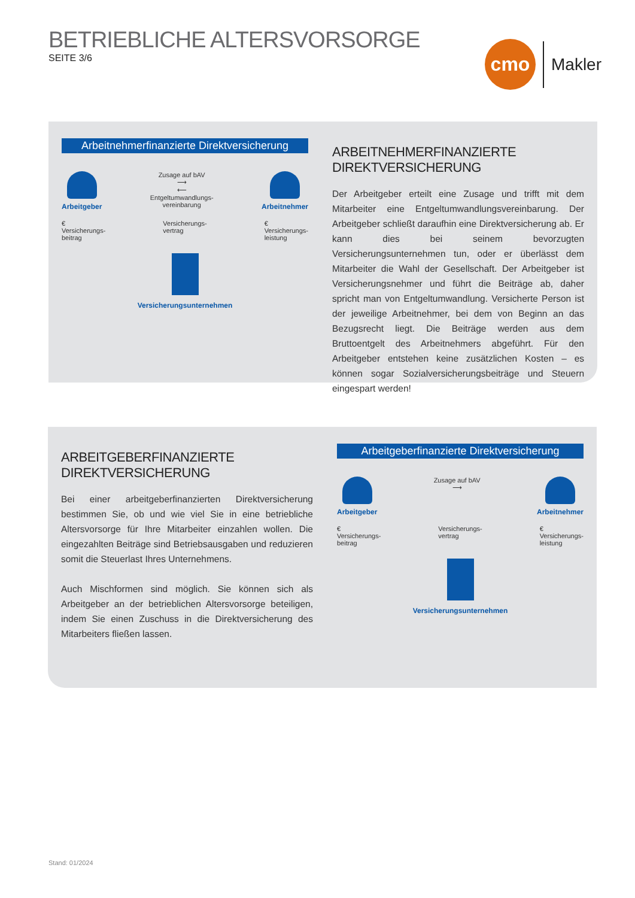BETRIEBLICHE ALTERSVORSORGE
SEITE 3/6
cmo
Makler
Arbeitnehmerfinanzierte Direktversicherung
Arbeitgeber Zusage auf bAV
⟶
⟵
Entgeltumwandlungs-
vereinbarung
Arbeitnehmer
€
Versicherungs-
beitrag
Versicherungs-
vertrag
€
Versicherungs-
leistung
Versicherungsunternehmen
ARBEITNEHMERFINANZIERTE
DIREKTVERSICHERUNG
Der Arbeitgeber erteilt eine Zusage und trifft mit dem Mitarbeiter eine Entgeltumwandlungsvereinbarung. Der Arbeitgeber schließt daraufhin eine Direktversicherung ab. Er kann dies bei seinem bevorzugten Versicherungsunternehmen tun, oder er überlässt dem Mitarbeiter die Wahl der Gesellschaft. Der Arbeitgeber ist Versicherungsnehmer und führt die Beiträge ab, daher spricht man von Entgeltumwandlung. Versicherte Person ist der jeweilige Arbeitnehmer, bei dem von Beginn an das Bezugsrecht liegt. Die Beiträge werden aus dem Bruttoentgelt des Arbeitnehmers abgeführt. Für den Arbeitgeber entstehen keine zusätzlichen Kosten – es können sogar Sozialversicherungsbeiträge und Steuern eingespart werden!
ARBEITGEBERFINANZIERTE
DIREKTVERSICHERUNG
Bei einer arbeitgeberfinanzierten Direktversicherung bestimmen Sie, ob und wie viel Sie in eine betriebliche Altersvorsorge für Ihre Mitarbeiter einzahlen wollen. Die eingezahlten Beiträge sind Betriebsausgaben und reduzieren somit die Steuerlast Ihres Unternehmens.
Auch Mischformen sind möglich. Sie können sich als Arbeitgeber an der betrieblichen Altersvorsorge beteiligen, indem Sie einen Zuschuss in die Direktversicherung des Mitarbeiters fließen lassen.
Arbeitgeberfinanzierte Direktversicherung
Arbeitgeber Zusage auf bAV
⟶
Arbeitnehmer
€
Versicherungs-
beitrag
Versicherungs-
vertrag
€
Versicherungs-
leistung
Versicherungsunternehmen
Stand: 01/2024